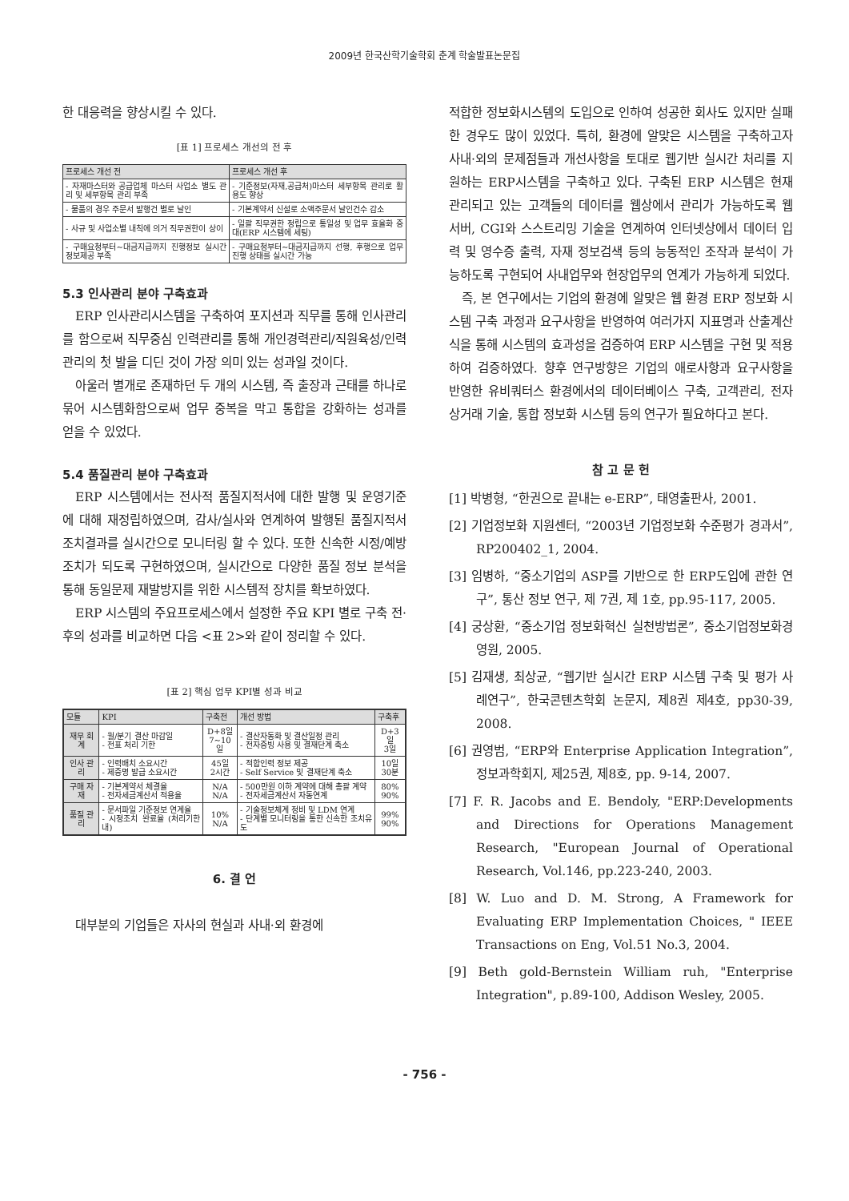2009년 한국산학기술학회 춘계 학술발표논문집
한 대응력을 향상시킬 수 있다.
[표 1] 프로세스 개선의 전 후
| 프로세스 개선 전 | 프로세스 개선 후 |
| --- | --- |
| - 자재마스터와 공급업체 마스터 사업소 별도 관리 및 세부항목 관리 부족 | - 기준정보(자재,공급처)마스터 세부항목 관리로 활용도 향상 |
| - 물품의 경우 주문서 발행건 별로 날인 | - 기본계약서 신설로 소액주문서 날인건수 감소 |
| - 사규 및 사업소별 내칙에 의거 직무권한이 상이 | - 일괄 직무권한 정립으로 통일성 및 업무 효율화 증대(ERP 시스템에 세팅) |
| - 구매요청부터~대금지급까지 진행정보 실시간 정보제공 부족 | - 구매요청부터~대금지급까지 선행, 후행으로 업무진행 상태를 실시간 가능 |
5.3 인사관리 분야 구축효과
ERP 인사관리시스템을 구축하여 포지션과 직무를 통해 인사관리를 함으로써 직무중심 인력관리를 통해 개인경력관리/직원육성/인력관리의 첫 발을 디딘 것이 가장 의미 있는 성과일 것이다.
아울러 별개로 존재하던 두 개의 시스템, 즉 출장과 근태를 하나로 묶어 시스템화함으로써 업무 중복을 막고 통합을 강화하는 성과를 얻을 수 있었다.
5.4 품질관리 분야 구축효과
ERP 시스템에서는 전사적 품질지적서에 대한 발행 및 운영기준에 대해 재정립하였으며, 감사/실사와 연계하여 발행된 품질지적서 조치결과를 실시간으로 모니터링 할 수 있다. 또한 신속한 시정/예방조치가 되도록 구현하였으며, 실시간으로 다양한 품질 정보 분석을 통해 동일문제 재발방지를 위한 시스템적 장치를 확보하였다.
ERP 시스템의 주요프로세스에서 설정한 주요 KPI 별로 구축 전·후의 성과를 비교하면 다음 <표 2>와 같이 정리할 수 있다.
[표 2] 핵심 업무 KPI별 성과 비교
| 모듈 | KPI | 구축전 | 개선 방법 | 구축후 |
| --- | --- | --- | --- | --- |
| 재무 회계 | - 월/분기 결산 마감일 - 전표 처리 기한 | D+8일 7~10일 | - 결산자동화 및 결산일정 관리 - 전자증빙 사용 및 결재단계 축소 | D+3일 3일 |
| 인사 관리 | - 인력배치 소요시간 - 제증명 발급 소요시간 | 45일 2시간 | - 적합인력 정보 제공 - Self Service 및 결재단계 축소 | 10일 30분 |
| 구매 자재 | - 기본계약서 체결율 - 전자세금계산서 적용율 | N/A N/A | - 500만원 이하 계약에 대해 총괄 계약 - 전자세금계산서 자동연계 | 80% 90% |
| 품질 관리 | - 문서파일 기준정보 연계율 - 시정조치 완료율 (처리기한내) | 10% N/A | - 기술정보체계 정비 및 LDM 연계 - 단계별 모니터링을 통한 신속한 조치유도 | 99% 90% |
6. 결 언
대부분의 기업들은 자사의 현실과 사내·외 환경에
적합한 정보화시스템의 도입으로 인하여 성공한 회사도 있지만 실패한 경우도 많이 있었다. 특히, 환경에 알맞은 시스템을 구축하고자 사내·외의 문제점들과 개선사항을 토대로 웹기반 실시간 처리를 지원하는 ERP시스템을 구축하고 있다. 구축된 ERP 시스템은 현재 관리되고 있는 고객들의 데이터를 웹상에서 관리가 가능하도록 웹 서버, CGI와 스스트리밍 기술을 연계하여 인터넷상에서 데이터 입력 및 영수증 출력, 자재 정보검색 등의 능동적인 조작과 분석이 가능하도록 구현되어 사내업무와 현장업무의 연계가 가능하게 되었다.
즉, 본 연구에서는 기업의 환경에 알맞은 웹 환경 ERP 정보화 시스템 구축 과정과 요구사항을 반영하여 여러가지 지표명과 산출계산식을 통해 시스템의 효과성을 검증하여 ERP 시스템을 구현 및 적용하여 검증하였다. 향후 연구방향은 기업의 애로사항과 요구사항을 반영한 유비쿼터스 환경에서의 데이터베이스 구축, 고객관리, 전자상거래 기술, 통합 정보화 시스템 등의 연구가 필요하다고 본다.
참 고 문 헌
[1] 박병형, “한권으로 끝내는 e-ERP”, 태영출판사, 2001.
[2] 기업정보화 지원센터, “2003년 기업정보화 수준평가 경과서”, RP200402_1, 2004.
[3] 임병하, “중소기업의 ASP를 기반으로 한 ERP도입에 관한 연구”, 통산 정보 연구, 제 7권, 제 1호, pp.95-117, 2005.
[4] 궁상환, “중소기업 정보화혁신 실천방법론”, 중소기업정보화경영원, 2005.
[5] 김재생, 최상균, “웹기반 실시간 ERP 시스템 구축 및 평가 사례연구”, 한국콘텐츠학회 논문지, 제8권 제4호, pp30-39, 2008.
[6] 권영범, “ERP와 Enterprise Application Integration”, 정보과학회지, 제25권, 제8호, pp. 9-14, 2007.
[7] F. R. Jacobs and E. Bendoly, "ERP:Developments and Directions for Operations Management Research, "European Journal of Operational Research, Vol.146, pp.223-240, 2003.
[8] W. Luo and D. M. Strong, A Framework for Evaluating ERP Implementation Choices, " IEEE Transactions on Eng, Vol.51 No.3, 2004.
[9] Beth gold-Bernstein William ruh, "Enterprise Integration", p.89-100, Addison Wesley, 2005.
- 756 -